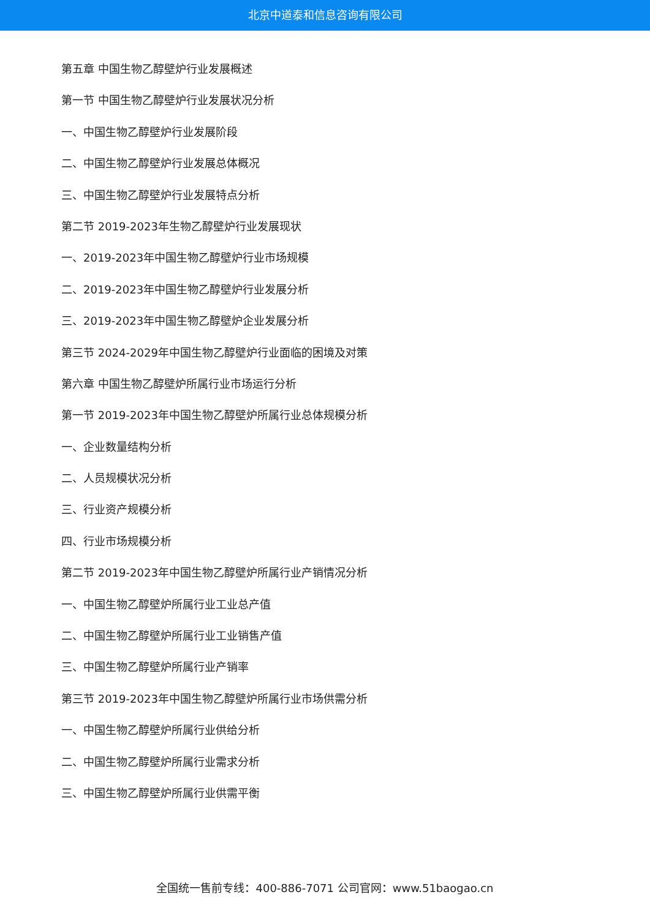北京中道泰和信息咨询有限公司
第五章 中国生物乙醇壁炉行业发展概述
第一节 中国生物乙醇壁炉行业发展状况分析
一、中国生物乙醇壁炉行业发展阶段
二、中国生物乙醇壁炉行业发展总体概况
三、中国生物乙醇壁炉行业发展特点分析
第二节 2019-2023年生物乙醇壁炉行业发展现状
一、2019-2023年中国生物乙醇壁炉行业市场规模
二、2019-2023年中国生物乙醇壁炉行业发展分析
三、2019-2023年中国生物乙醇壁炉企业发展分析
第三节 2024-2029年中国生物乙醇壁炉行业面临的困境及对策
第六章 中国生物乙醇壁炉所属行业市场运行分析
第一节 2019-2023年中国生物乙醇壁炉所属行业总体规模分析
一、企业数量结构分析
二、人员规模状况分析
三、行业资产规模分析
四、行业市场规模分析
第二节 2019-2023年中国生物乙醇壁炉所属行业产销情况分析
一、中国生物乙醇壁炉所属行业工业总产值
二、中国生物乙醇壁炉所属行业工业销售产值
三、中国生物乙醇壁炉所属行业产销率
第三节 2019-2023年中国生物乙醇壁炉所属行业市场供需分析
一、中国生物乙醇壁炉所属行业供给分析
二、中国生物乙醇壁炉所属行业需求分析
三、中国生物乙醇壁炉所属行业供需平衡
全国统一售前专线：400-886-7071 公司官网：www.51baogao.cn